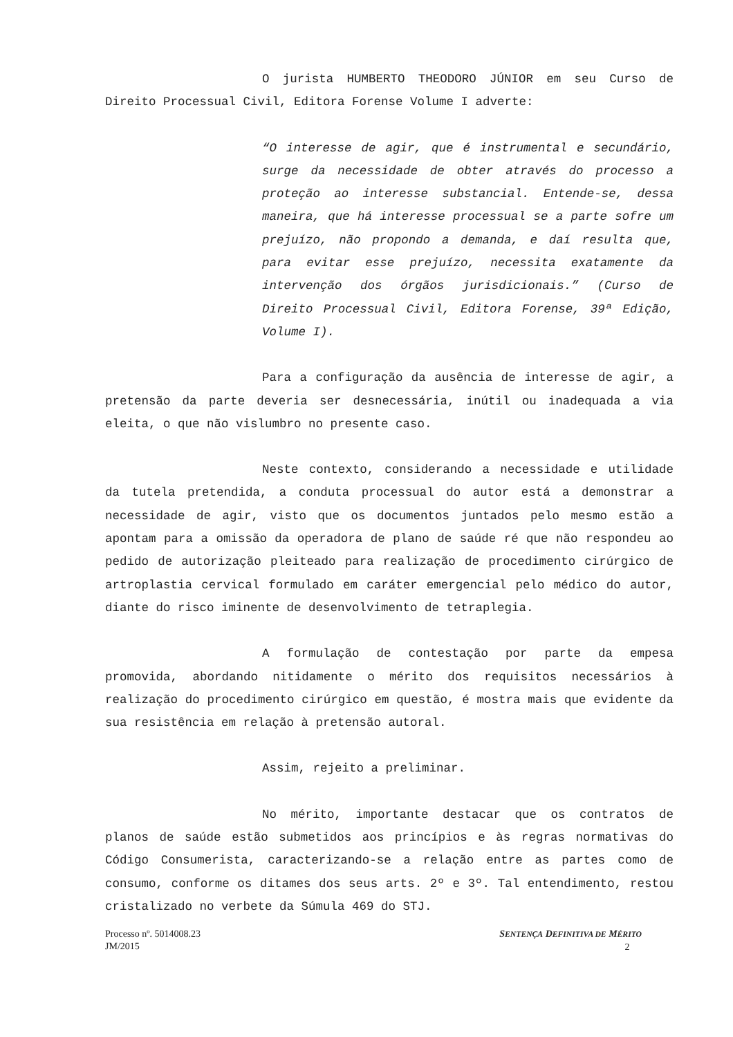O jurista HUMBERTO THEODORO JÚNIOR em seu Curso de Direito Processual Civil, Editora Forense Volume I adverte:
“O interesse de agir, que é instrumental e secundário, surge da necessidade de obter através do processo a proteção ao interesse substancial. Entende-se, dessa maneira, que há interesse processual se a parte sofre um prejuízo, não propondo a demanda, e daí resulta que, para evitar esse prejuízo, necessita exatamente da intervenção dos órgãos jurisdicionais.” (Curso de Direito Processual Civil, Editora Forense, 39ª Edição, Volume I).
Para a configuração da ausência de interesse de agir, a pretensão da parte deveria ser desnecessária, inútil ou inadequada a via eleita, o que não vislumbro no presente caso.
Neste contexto, considerando a necessidade e utilidade da tutela pretendida, a conduta processual do autor está a demonstrar a necessidade de agir, visto que os documentos juntados pelo mesmo estão a apontam para a omissão da operadora de plano de saúde ré que não respondeu ao pedido de autorização pleiteado para realização de procedimento cirúrgico de artroplastia cervical formulado em caráter emergencial pelo médico do autor, diante do risco iminente de desenvolvimento de tetraplegia.
A formulação de contestação por parte da empesa promovida, abordando nitidamente o mérito dos requisitos necessários à realização do procedimento cirúrgico em questão, é mostra mais que evidente da sua resistência em relação à pretensão autoral.
Assim, rejeito a preliminar.
No mérito, importante destacar que os contratos de planos de saúde estão submetidos aos princípios e às regras normativas do Código Consumerista, caracterizando-se a relação entre as partes como de consumo, conforme os ditames dos seus arts. 2º e 3º. Tal entendimento, restou cristalizado no verbete da Súmula 469 do STJ.
SENTENÇA DEFINITIVA DE MÉRITO
2
Processo nº. 5014008.23
JM/2015